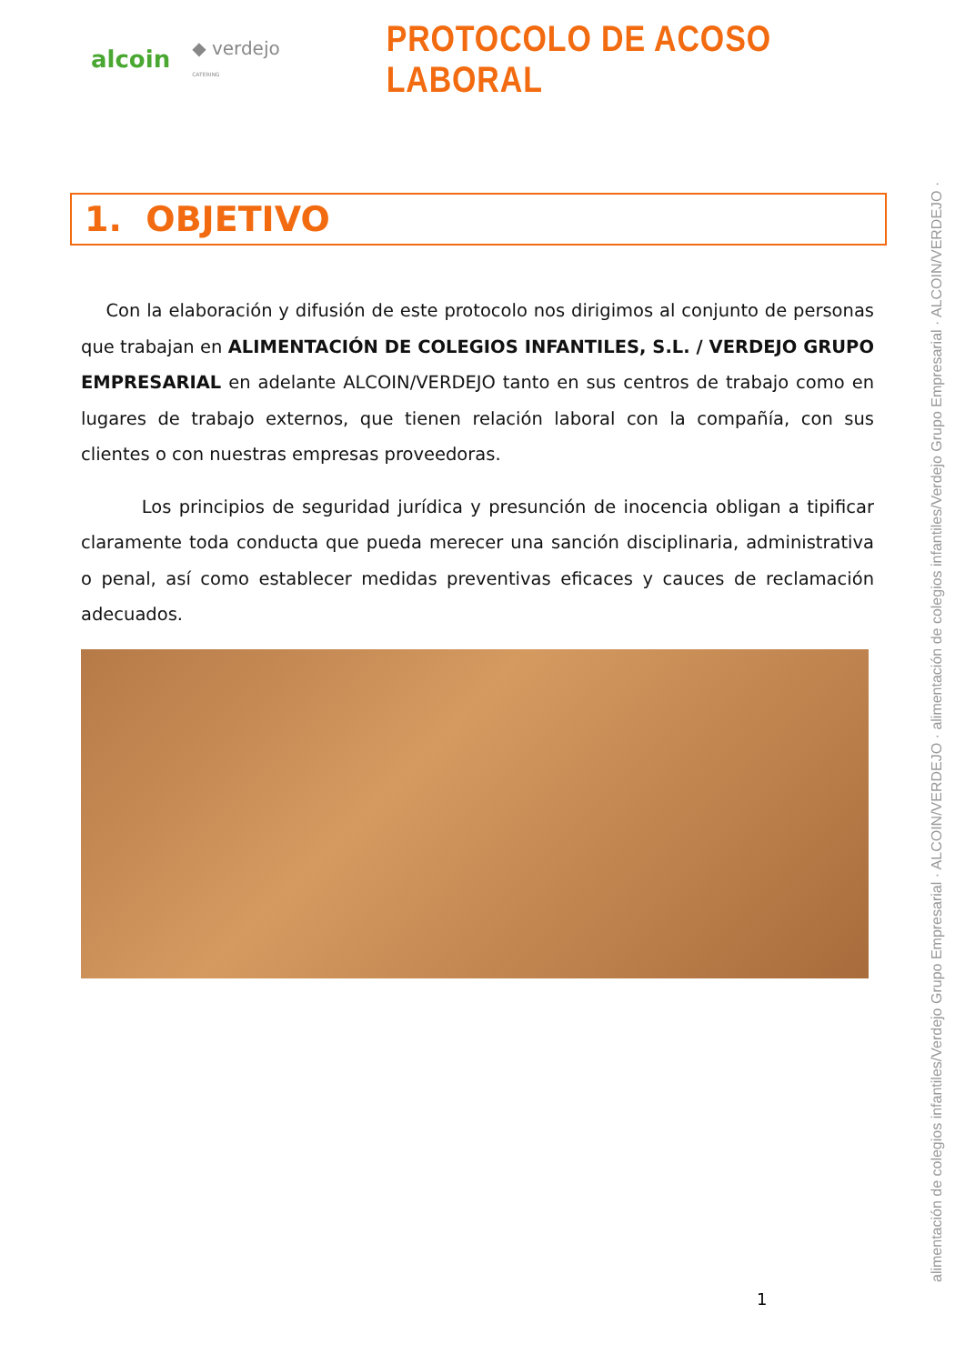alcoin ◆ verdejo CATERING
PROTOCOLO DE ACOSO LABORAL
1. OBJETIVO
Con la elaboración y difusión de este protocolo nos dirigimos al conjunto de personas que trabajan en ALIMENTACIÓN DE COLEGIOS INFANTILES, S.L. / VERDEJO GRUPO EMPRESARIAL en adelante ALCOIN/VERDEJO tanto en sus centros de trabajo como en lugares de trabajo externos, que tienen relación laboral con la compañía, con sus clientes o con nuestras empresas proveedoras.
Los principios de seguridad jurídica y presunción de inocencia obligan a tipificar claramente toda conducta que pueda merecer una sanción disciplinaria, administrativa o penal, así como establecer medidas preventivas eficaces y cauces de reclamación adecuados.
alimentación de colegios infantiles/Verdejo Grupo Empresarial · ALCOIN/VERDEJO · alimentación de colegios infantiles/Verdejo Grupo Empresarial · ALCOIN/VERDEJO ·
1